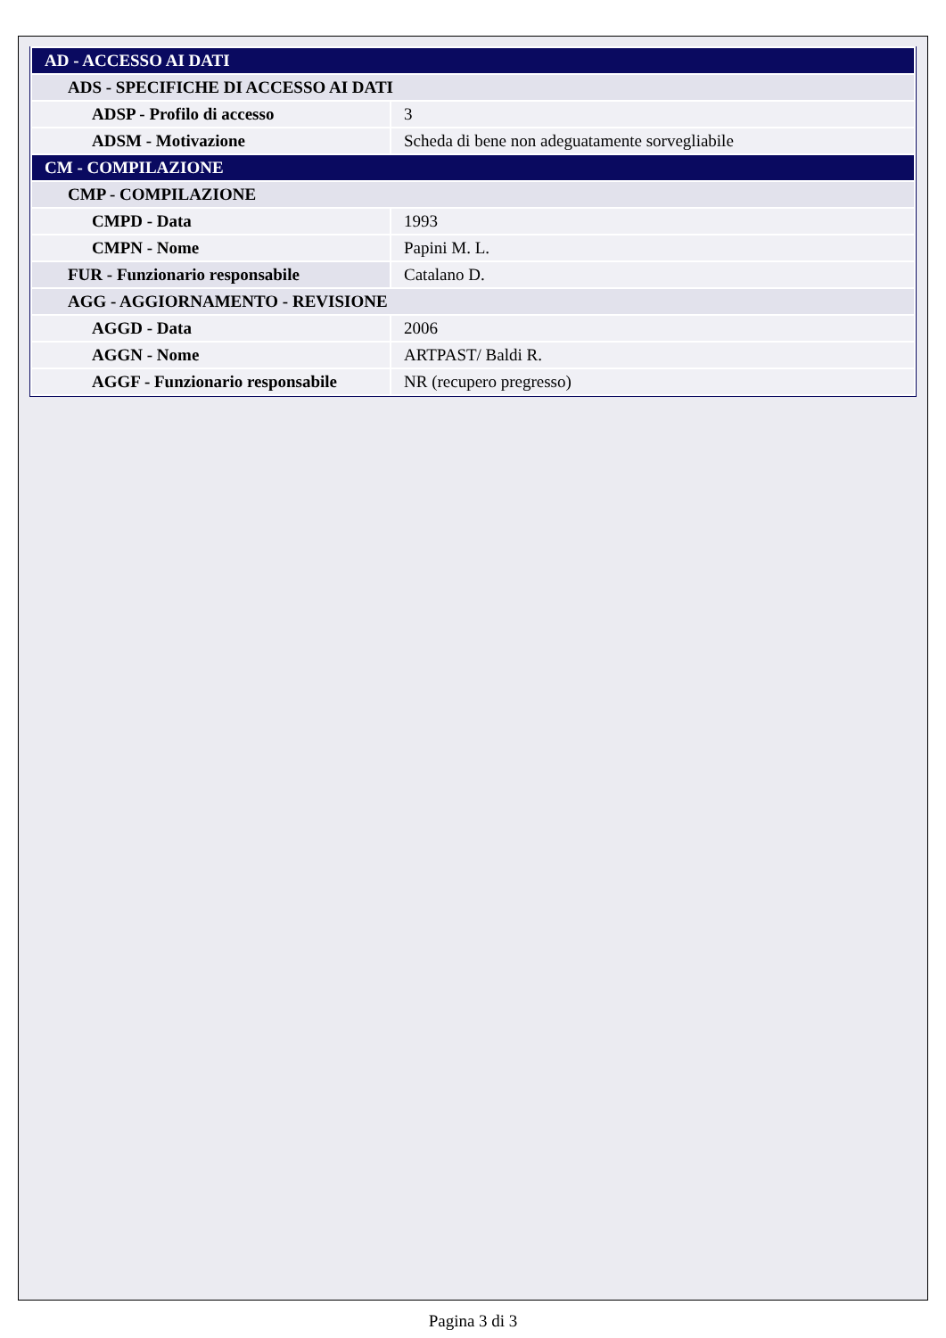| AD - ACCESSO AI DATI | |
| ADS - SPECIFICHE DI ACCESSO AI DATI | |
| ADSP - Profilo di accesso | 3 |
| ADSM - Motivazione | Scheda di bene non adeguatamente sorvegliabile |
| CM - COMPILAZIONE | |
| CMP - COMPILAZIONE | |
| CMPD - Data | 1993 |
| CMPN - Nome | Papini M. L. |
| FUR - Funzionario responsabile | Catalano D. |
| AGG - AGGIORNAMENTO - REVISIONE | |
| AGGD - Data | 2006 |
| AGGN - Nome | ARTPAST/ Baldi R. |
| AGGF - Funzionario responsabile | NR (recupero pregresso) |
Pagina 3 di 3